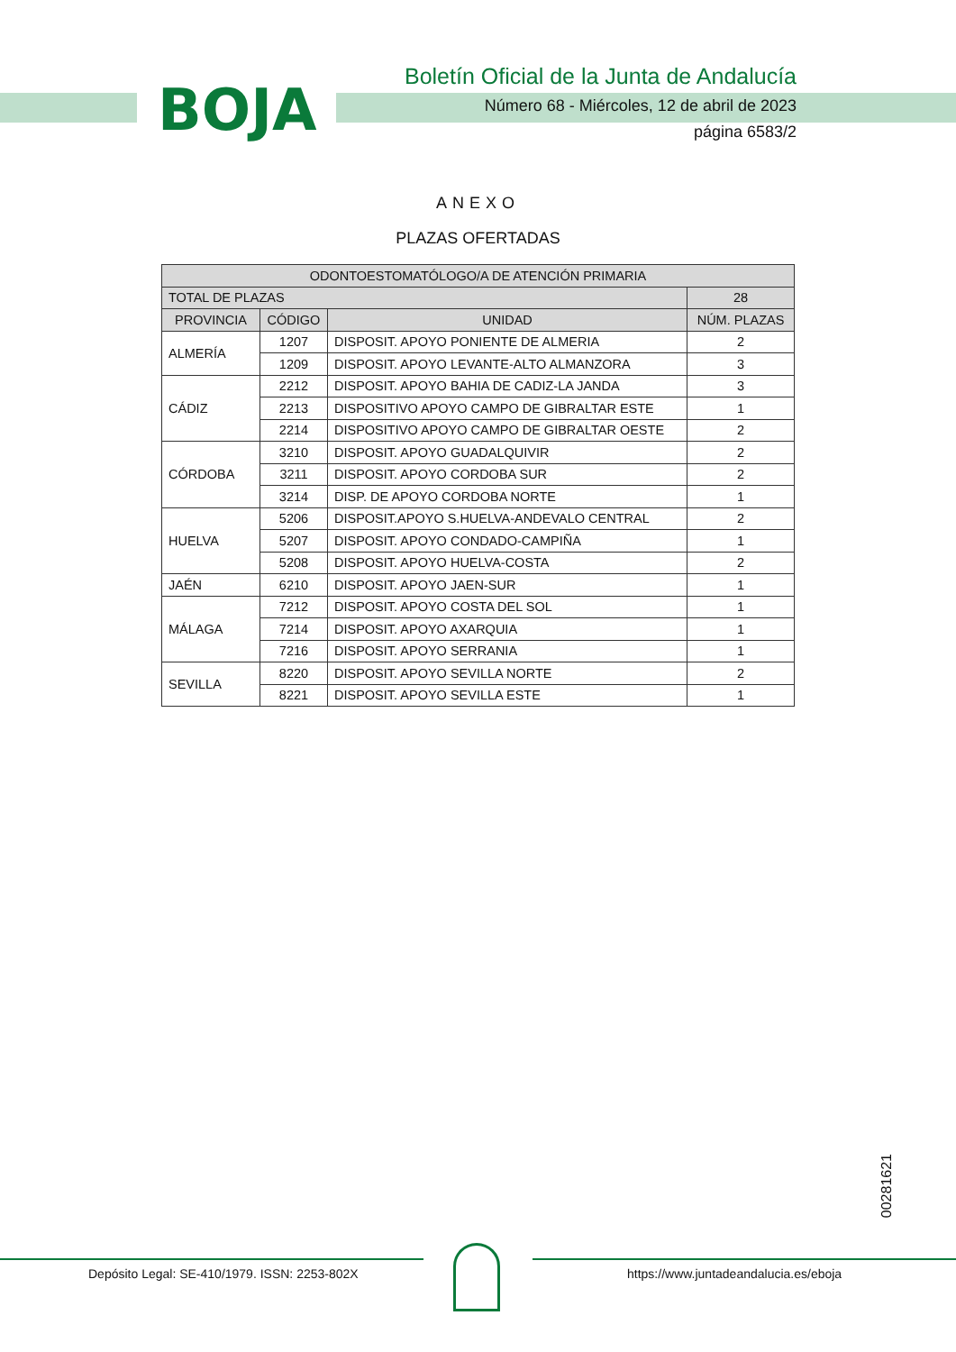BOJA
Boletín Oficial de la Junta de Andalucía
Número 68 - Miércoles, 12 de abril de 2023
página 6583/2
ANEXO
PLAZAS OFERTADAS
| ODONTOESTOMATÓLOGO/A DE ATENCIÓN PRIMARIA | | | |
| --- | --- | --- | --- |
| TOTAL DE PLAZAS | | | 28 |
| PROVINCIA | CÓDIGO | UNIDAD | NÚM. PLAZAS |
| ALMERÍA | 1207 | DISPOSIT. APOYO PONIENTE DE ALMERIA | 2 |
| | 1209 | DISPOSIT. APOYO LEVANTE-ALTO ALMANZORA | 3 |
| CÁDIZ | 2212 | DISPOSIT. APOYO BAHIA DE CADIZ-LA JANDA | 3 |
| | 2213 | DISPOSITIVO APOYO CAMPO DE GIBRALTAR ESTE | 1 |
| | 2214 | DISPOSITIVO APOYO CAMPO DE GIBRALTAR OESTE | 2 |
| CÓRDOBA | 3210 | DISPOSIT. APOYO GUADALQUIVIR | 2 |
| | 3211 | DISPOSIT. APOYO CORDOBA SUR | 2 |
| | 3214 | DISP. DE APOYO CORDOBA NORTE | 1 |
| HUELVA | 5206 | DISPOSIT.APOYO S.HUELVA-ANDEVALO CENTRAL | 2 |
| | 5207 | DISPOSIT. APOYO CONDADO-CAMPIÑA | 1 |
| | 5208 | DISPOSIT. APOYO HUELVA-COSTA | 2 |
| JAÉN | 6210 | DISPOSIT. APOYO JAEN-SUR | 1 |
| MÁLAGA | 7212 | DISPOSIT. APOYO COSTA DEL SOL | 1 |
| | 7214 | DISPOSIT. APOYO AXARQUIA | 1 |
| | 7216 | DISPOSIT. APOYO SERRANIA | 1 |
| SEVILLA | 8220 | DISPOSIT. APOYO SEVILLA NORTE | 2 |
| | 8221 | DISPOSIT. APOYO SEVILLA ESTE | 1 |
00281621
Depósito Legal: SE-410/1979. ISSN: 2253-802X
https://www.juntadeandalucia.es/eboja